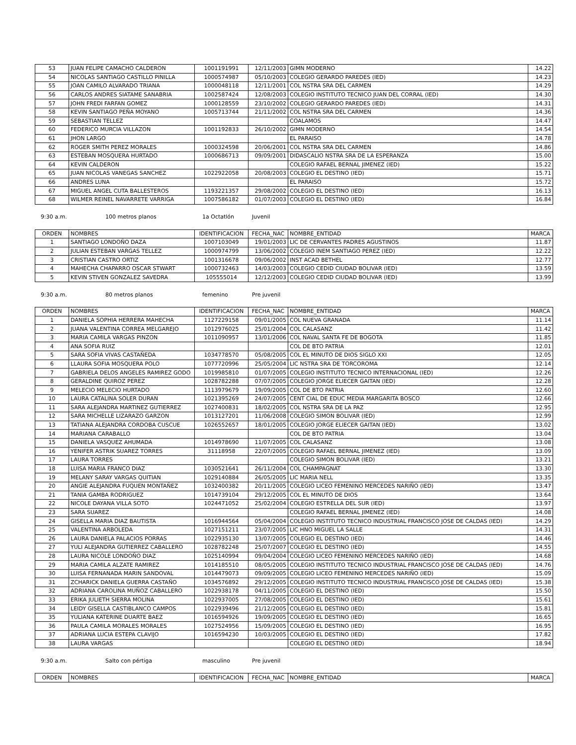| 53 | JUAN FELIPE CAMACHO CALDERON | 1001191991 | 12/11/2003 | GIMN MODERNO | 14.22 |
| 54 | NICOLAS SANTIAGO CASTILLO PINILLA | 1000574987 | 05/10/2003 | COLEGIO GERARDO PAREDES (IED) | 14.23 |
| 55 | JOAN CAMILO ALVARADO TRIANA | 1000048118 | 12/11/2001 | COL NSTRA SRA DEL CARMEN | 14.29 |
| 56 | CARLOS ANDRES SIATAME SANABRIA | 1002587424 | 12/08/2003 | COLEGIO INSTITUTO TECNICO JUAN DEL CORRAL (IED) | 14.30 |
| 57 | JOHN FREDI FARFAN GOMEZ | 1000128559 | 23/10/2002 | COLEGIO GERARDO PAREDES (IED) | 14.31 |
| 58 | KEVIN SANTIAGO PEÑA MOYANO | 1005713744 | 21/11/2002 | COL NSTRA SRA DEL CARMEN | 14.36 |
| 59 | SEBASTIAN TELLEZ | | | COALAMOS | 14.47 |
| 60 | FEDERICO MURCIA VILLAZON | 1001192833 | 26/10/2002 | GIMN MODERNO | 14.54 |
| 61 | JHON LARGO | | | EL PARAISO | 14.78 |
| 62 | ROGER SMITH PEREZ MORALES | 1000324598 | 20/06/2001 | COL NSTRA SRA DEL CARMEN | 14.86 |
| 63 | ESTEBAN MOSQUERA HURTADO | 1000686713 | 09/09/2001 | DIDASCALIO NSTRA SRA DE LA ESPERANZA | 15.00 |
| 64 | KEVIN CALDERON | | | COLEGIO RAFAEL BERNAL JIMENEZ (IED) | 15.22 |
| 65 | JUAN NICOLAS VANEGAS SANCHEZ | 1022922058 | 20/08/2003 | COLEGIO EL DESTINO (IED) | 15.71 |
| 66 | ANDRES LUNA | | | EL PARAISO | 15.72 |
| 67 | MIGUEL ANGEL CUTA BALLESTEROS | 1193221357 | 29/08/2002 | COLEGIO EL DESTINO (IED) | 16.13 |
| 68 | WILMER REINEL NAVARRETE VARRIGA | 1007586182 | 01/07/2003 | COLEGIO EL DESTINO (IED) | 16.84 |
9:30 a.m. 100 metros planos 1a Octatlón Juvenil
| ORDEN | NOMBRES | IDENTIFICACION | FECHA_NAC | NOMBRE_ENTIDAD | MARCA |
| --- | --- | --- | --- | --- | --- |
| 1 | SANTIAGO LONDOÑO DAZA | 1007103049 | 19/01/2003 | LIC DE CERVANTES PADRES AGUSTINOS | 11.87 |
| 2 | JULIAN ESTEBAN VARGAS TELLEZ | 1000974799 | 13/06/2002 | COLEGIO INEM SANTIAGO PEREZ (IED) | 12.22 |
| 3 | CRISTIAN CASTRO ORTIZ | 1001316678 | 09/06/2002 | INST ACAD BETHEL | 12.77 |
| 4 | MAHECHA CHAPARRO OSCAR STWART | 1000732463 | 14/03/2003 | COLEGIO CEDID CIUDAD BOLIVAR (IED) | 13.59 |
| 5 | KEVIN STIVEN GONZALEZ SAVEDRA | 105555014 | 12/12/2003 | COLEGIO CEDID CIUDAD BOLIVAR (IED) | 13.99 |
9:30 a.m. 80 metros planos femenino Pre juvenil
| ORDEN | NOMBRES | IDENTIFICACION | FECHA_NAC | NOMBRE_ENTIDAD | MARCA |
| --- | --- | --- | --- | --- | --- |
| 1 | DANIELA SOPHIA HERRERA MAHECHA | 1127229158 | 09/01/2005 | COL NUEVA GRANADA | 11.14 |
| 2 | JUANA VALENTINA CORREA MELGAREJO | 1012976025 | 25/01/2004 | COL CALASANZ | 11.42 |
| 3 | MARIA CAMILA VARGAS PINZON | 1011090957 | 13/01/2006 | COL NAVAL SANTA FE DE BOGOTA | 11.85 |
| 4 | ANA SOFIA RUIZ | | | COL DE BTO PATRIA | 12.01 |
| 5 | SARA SOFIA VIVAS CASTAÑEDA | 1034778570 | 05/08/2005 | COL EL MINUTO DE DIOS SIGLO XXI | 12.05 |
| 6 | LLAURA SOFIA MOSQUERA POLO | 1077720996 | 25/05/2004 | LIC NSTRA SRA DE TORCOROMA | 12.14 |
| 7 | GABRIELA DELOS ANGELES RAMIREZ GODO | 1019985810 | 01/07/2005 | COLEGIO INSTITUTO TECNICO INTERNACIONAL (IED) | 12.26 |
| 8 | GERALDINE QUIROZ PEREZ | 1028782288 | 07/07/2005 | COLEGIO JORGE ELIECER GAITAN (IED) | 12.28 |
| 9 | MELECIO MELECIO HURTADO | 1113979679 | 19/09/2005 | COL DE BTO PATRIA | 12.60 |
| 10 | LAURA CATALINA SOLER DURAN | 1021395269 | 24/07/2005 | CENT CIAL DE EDUC MEDIA MARGARITA BOSCO | 12.66 |
| 11 | SARA ALEJANDRA MARTINEZ GUTIERREZ | 1027400831 | 18/02/2005 | COL NSTRA SRA DE LA PAZ | 12.95 |
| 12 | SARA MICHELLE LIZARAZO GARZON | 1013127201 | 11/06/2008 | COLEGIO SIMON BOLIVAR (IED) | 12.99 |
| 13 | TATIANA ALEJANDRA CORDOBA CUSCUE | 1026552657 | 18/01/2005 | COLEGIO JORGE ELIECER GAITAN (IED) | 13.02 |
| 14 | MARIANA CARABALLO | | | COL DE BTO PATRIA | 13.04 |
| 15 | DANIELA VASQUEZ AHUMADA | 1014978690 | 11/07/2005 | COL CALASANZ | 13.08 |
| 16 | YENIFER ASTRIK SUAREZ TORRES | 31118958 | 22/07/2005 | COLEGIO RAFAEL BERNAL JIMENEZ (IED) | 13.09 |
| 17 | LAURA TORRES | | | COLEGIO SIMON BOLIVAR (IED) | 13.21 |
| 18 | LUISA MARIA FRANCO DIAZ | 1030521641 | 26/11/2004 | COL CHAMPAGNAT | 13.30 |
| 19 | MELANY SARAY VARGAS QUITIAN | 1029140884 | 26/05/2005 | LIC MARIA NELL | 13.35 |
| 20 | ANGIE ALEJANDRA FUQUEN MONTAÑEZ | 1032400382 | 20/11/2005 | COLEGIO LICEO FEMENINO MERCEDES NARIÑO (IED) | 13.47 |
| 21 | TANIA GAMBA RODRIGUEZ | 1014739104 | 29/12/2005 | COL EL MINUTO DE DIOS | 13.64 |
| 22 | NICOLE DAYANA VILLA SOTO | 1024471052 | 25/02/2004 | COLEGIO ESTRELLA DEL SUR (IED) | 13.97 |
| 23 | SARA SUAREZ | | | COLEGIO RAFAEL BERNAL JIMENEZ (IED) | 14.08 |
| 24 | GISELLA MARIA DIAZ BAUTISTA | 1016944564 | 05/04/2004 | COLEGIO INSTITUTO TECNICO INDUSTRIAL FRANCISCO JOSE DE CALDAS (IED) | 14.29 |
| 25 | VALENTINA ARBOLEDA | 1027151211 | 23/07/2005 | LIC HNO MIGUEL LA SALLE | 14.31 |
| 26 | LAURA DANIELA PALACIOS PORRAS | 1022935130 | 13/07/2005 | COLEGIO EL DESTINO (IED) | 14.46 |
| 27 | YULI ALEJANDRA GUTIERREZ CABALLERO | 1028782248 | 25/07/2007 | COLEGIO EL DESTINO (IED) | 14.55 |
| 28 | LAURA NICOLE LONDOÑO DIAZ | 1025140994 | 09/04/2004 | COLEGIO LICEO FEMENINO MERCEDES NARIÑO (IED) | 14.68 |
| 29 | MARIA CAMILA ALZATE RAMIREZ | 1014185510 | 08/05/2005 | COLEGIO INSTITUTO TECNICO INDUSTRIAL FRANCISCO JOSE DE CALDAS (IED) | 14.76 |
| 30 | LUISA FERNANADA MARIN SANDOVAL | 1014479073 | 09/09/2005 | COLEGIO LICEO FEMENINO MERCEDES NARIÑO (IED) | 15.09 |
| 31 | ZCHARICK DANIELA GUERRA CASTAÑO | 1034576892 | 29/12/2005 | COLEGIO INSTITUTO TECNICO INDUSTRIAL FRANCISCO JOSE DE CALDAS (IED) | 15.38 |
| 32 | ADRIANA CAROLINA MUÑOZ CABALLERO | 1022938178 | 04/11/2005 | COLEGIO EL DESTINO (IED) | 15.50 |
| 33 | ERIKA JULIETH SIERRA MOLINA | 1022937005 | 27/08/2005 | COLEGIO EL DESTINO (IED) | 15.61 |
| 34 | LEIDY GISELLA CASTIBLANCO CAMPOS | 1022939496 | 21/12/2005 | COLEGIO EL DESTINO (IED) | 15.81 |
| 35 | YULIANA KATERINE DUARTE BAEZ | 1016594926 | 19/09/2005 | COLEGIO EL DESTINO (IED) | 16.65 |
| 36 | PAULA CAMILA MORALES MORALES | 1027524956 | 15/09/2005 | COLEGIO EL DESTINO (IED) | 16.95 |
| 37 | ADRIANA LUCIA ESTEPA CLAVIJO | 1016594230 | 10/03/2005 | COLEGIO EL DESTINO (IED) | 17.82 |
| 38 | LAURA VARGAS | | | COLEGIO EL DESTINO (IED) | 18.94 |
9:30 a.m. Salto con pértiga masculino Pre juvenil
| ORDEN | NOMBRES | IDENTIFICACION | FECHA_NAC | NOMBRE_ENTIDAD | MARCA |
| --- | --- | --- | --- | --- | --- |